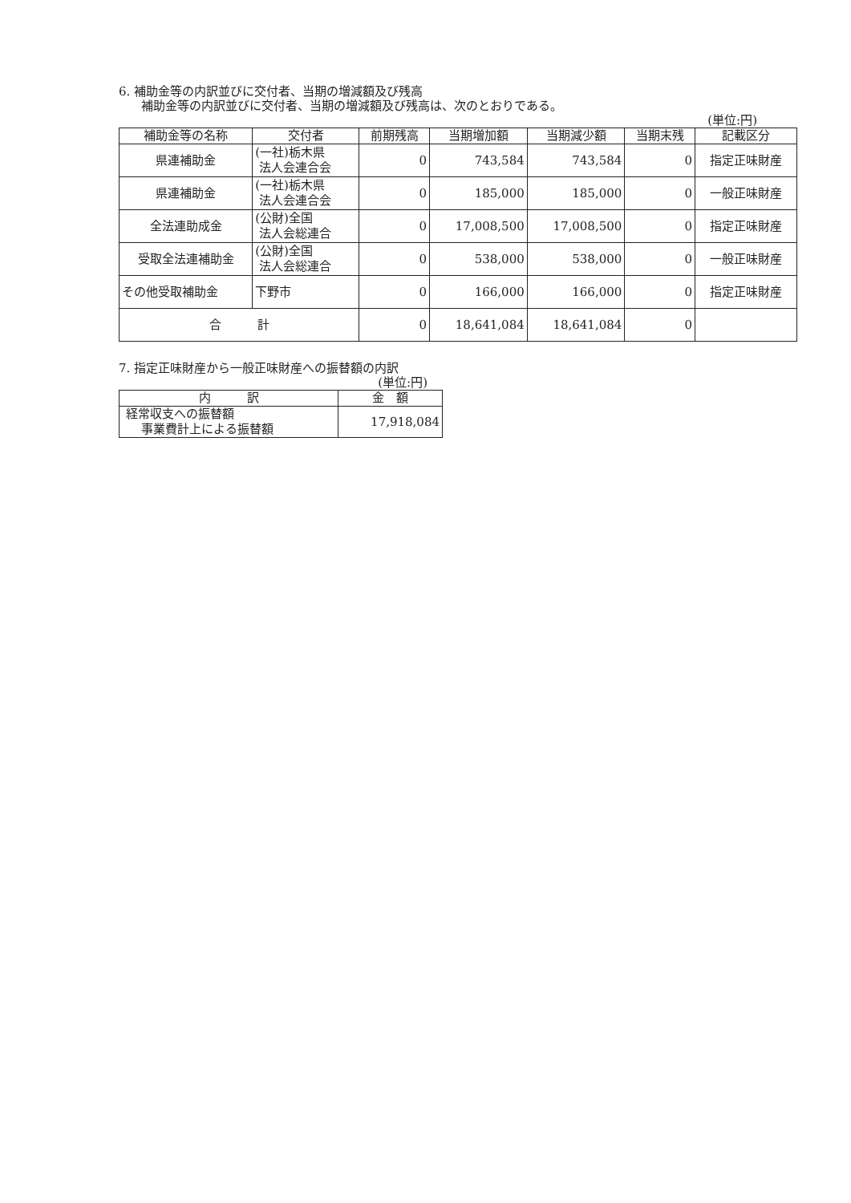6. 補助金等の内訳並びに交付者、当期の増減額及び残高
補助金等の内訳並びに交付者、当期の増減額及び残高は、次のとおりである。
(単位:円)
| 補助金等の名称 | 交付者 | 前期残高 | 当期増加額 | 当期減少額 | 当期末残 | 記載区分 |
| --- | --- | --- | --- | --- | --- | --- |
| 県連補助金 | (一社)栃木県 法人会連合会 | 0 | 743,584 | 743,584 | 0 | 指定正味財産 |
| 県連補助金 | (一社)栃木県 法人会連合会 | 0 | 185,000 | 185,000 | 0 | 一般正味財産 |
| 全法連助成金 | (公財)全国 法人会総連合 | 0 | 17,008,500 | 17,008,500 | 0 | 指定正味財産 |
| 受取全法連補助金 | (公財)全国 法人会総連合 | 0 | 538,000 | 538,000 | 0 | 一般正味財産 |
| その他受取補助金 | 下野市 | 0 | 166,000 | 166,000 | 0 | 指定正味財産 |
| 合 計 | | 0 | 18,641,084 | 18,641,084 | 0 | |
7. 指定正味財産から一般正味財産への振替額の内訳
(単位:円)
| 内 訳 | 金 額 |
| --- | --- |
| 経常収支への振替額 事業費計上による振替額 | 17,918,084 |